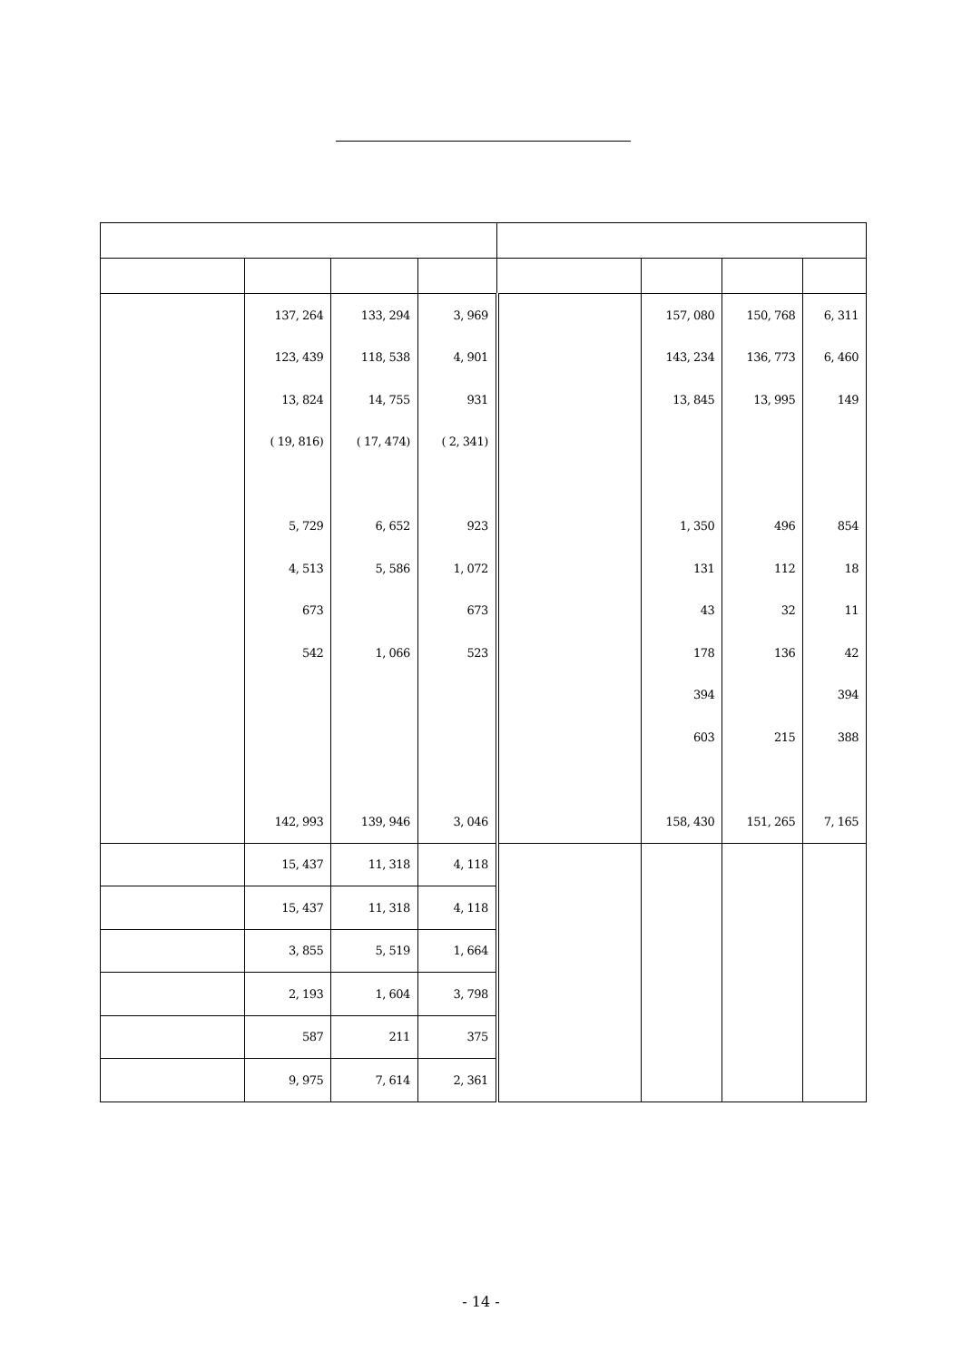| | 137, 264 | 133, 294 | 3, 969 | | 157, 080 | 150, 768 | 6, 311 |
| | 123, 439 | 118, 538 | 4, 901 | | 143, 234 | 136, 773 | 6, 460 |
| | 13, 824 | 14, 755 | 931 | | 13, 845 | 13, 995 | 149 |
| | ( 19, 816) | ( 17, 474) | ( 2, 341) | | | | |
| | 5, 729 | 6, 652 | 923 | | 1, 350 | 496 | 854 |
| | 4, 513 | 5, 586 | 1, 072 | | 131 | 112 | 18 |
| | 673 | | 673 | | 43 | 32 | 11 |
| | 542 | 1, 066 | 523 | | 178 | 136 | 42 |
| | | | | | 394 | | 394 |
| | | | | | 603 | 215 | 388 |
| | 142, 993 | 139, 946 | 3, 046 | | 158, 430 | 151, 265 | 7, 165 |
| | 15, 437 | 11, 318 | 4, 118 | | | | |
| | 15, 437 | 11, 318 | 4, 118 | | | | |
| | 3, 855 | 5, 519 | 1, 664 | | | | |
| | 2, 193 | 1, 604 | 3, 798 | | | | |
| | 587 | 211 | 375 | | | | |
| | 9, 975 | 7, 614 | 2, 361 | | | | |
- 14 -